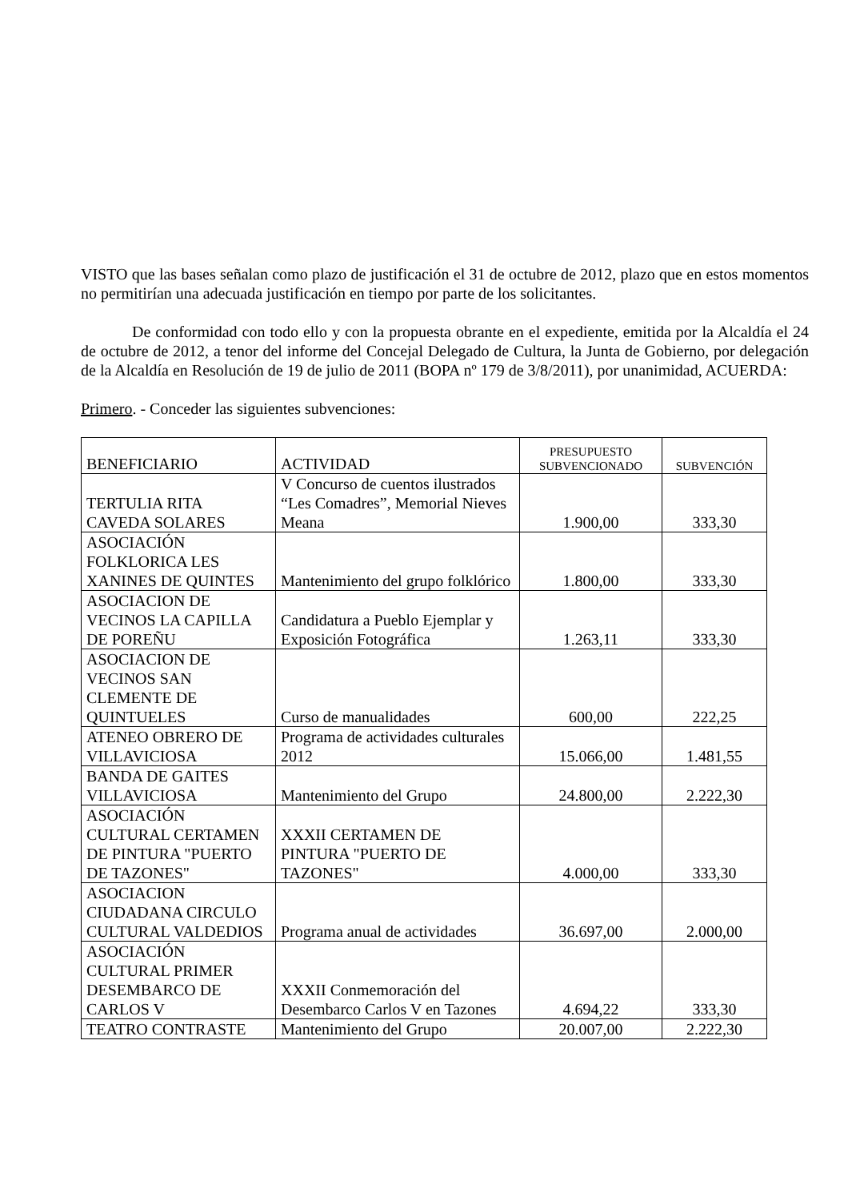VISTO que las bases señalan como plazo de justificación el 31 de octubre de 2012, plazo que en estos momentos no permitirían una adecuada justificación en tiempo por parte de los solicitantes.
De conformidad con todo ello y con la propuesta obrante en el expediente, emitida por la Alcaldía el 24 de octubre de 2012, a tenor del informe del Concejal Delegado de Cultura, la Junta de Gobierno, por delegación de la Alcaldía en Resolución de 19 de julio de 2011 (BOPA nº 179 de 3/8/2011), por unanimidad, ACUERDA:
Primero. - Conceder las siguientes subvenciones:
| BENEFICIARIO | ACTIVIDAD | PRESUPUESTO SUBVENCIONADO | SUBVENCIÓN |
| --- | --- | --- | --- |
| TERTULIA RITA CAVEDA SOLARES | V Concurso de cuentos ilustrados “Les Comadres”, Memorial Nieves Meana | 1.900,00 | 333,30 |
| ASOCIACIÓN FOLKLORICA LES XANINES DE QUINTES | Mantenimiento del grupo folklórico | 1.800,00 | 333,30 |
| ASOCIACION DE VECINOS LA CAPILLA DE POREÑU | Candidatura a Pueblo Ejemplar y Exposición Fotográfica | 1.263,11 | 333,30 |
| ASOCIACION DE VECINOS SAN CLEMENTE DE QUINTUELES | Curso de manualidades | 600,00 | 222,25 |
| ATENEO OBRERO DE VILLAVICIOSA | Programa de actividades culturales 2012 | 15.066,00 | 1.481,55 |
| BANDA DE GAITES VILLAVICIOSA | Mantenimiento del Grupo | 24.800,00 | 2.222,30 |
| ASOCIACIÓN CULTURAL CERTAMEN DE PINTURA "PUERTO DE TAZONES" | XXXII CERTAMEN DE PINTURA "PUERTO DE TAZONES" | 4.000,00 | 333,30 |
| ASOCIACION CIUDADANA CIRCULO CULTURAL VALDEDIOS | Programa anual de actividades | 36.697,00 | 2.000,00 |
| ASOCIACIÓN CULTURAL PRIMER DESEMBARCO DE CARLOS V | XXXII Conmemoración del Desembarco Carlos V en Tazones | 4.694,22 | 333,30 |
| TEATRO CONTRASTE | Mantenimiento del Grupo | 20.007,00 | 2.222,30 |